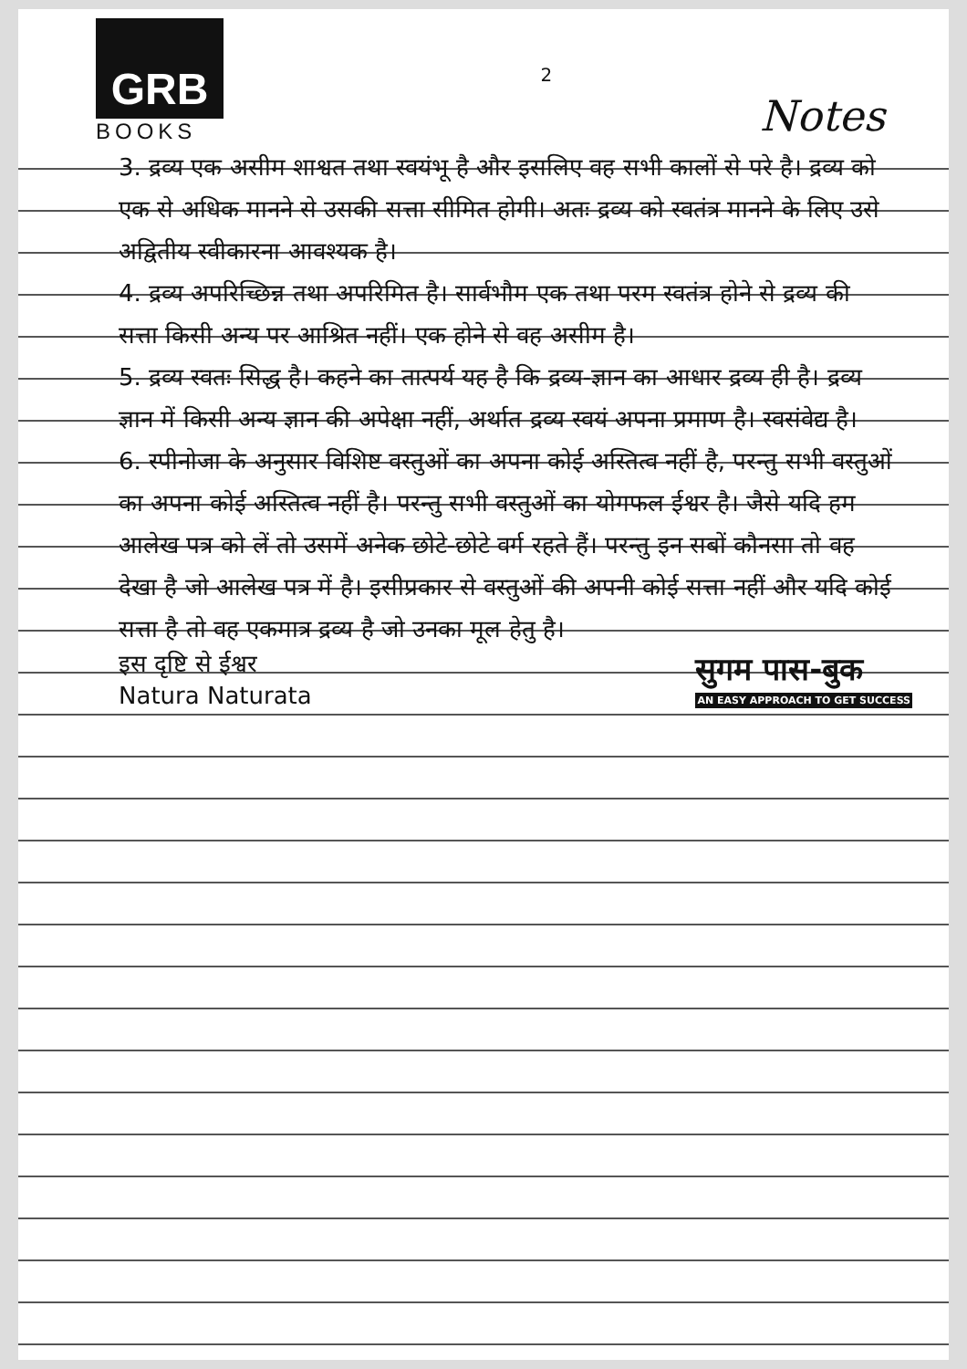GRB
BOOKS
2
Notes
3. द्रव्य एक असीम शाश्वत तथा स्वयंभू है और इसलिए वह सभी कालों से परे है। द्रव्य को एक से अधिक मानने से उसकी सत्ता सीमित होगी। अतः द्रव्य को स्वतंत्र मानने के लिए उसे अद्वितीय स्वीकारना आवश्यक है।
4. द्रव्य अपरिच्छिन्न तथा अपरिमित है। सार्वभौम एक तथा परम स्वतंत्र होने से द्रव्य की सत्ता किसी अन्य पर आश्रित नहीं। एक होने से वह असीम है।
5. द्रव्य स्वतः सिद्ध है। कहने का तात्पर्य यह है कि द्रव्य-ज्ञान का आधार द्रव्य ही है। द्रव्य ज्ञान में किसी अन्य ज्ञान की अपेक्षा नहीं, अर्थात द्रव्य स्वयं अपना प्रमाण है। स्वसंवेद्य है।
6. स्पीनोजा के अनुसार विशिष्ट वस्तुओं का अपना कोई अस्तित्व नहीं है, परन्तु सभी वस्तुओं का अपना कोई अस्तित्व नहीं है। परन्तु सभी वस्तुओं का योगफल ईश्वर है। जैसे यदि हम आलेख पत्र को लें तो उसमें अनेक छोटे-छोटे वर्ग रहते हैं। परन्तु इन सबों कौनसा तो वह देखा है जो आलेख पत्र में है। इसीप्रकार से वस्तुओं की अपनी कोई सत्ता नहीं और यदि कोई सत्ता है तो वह एकमात्र द्रव्य है जो उनका मूल हेतु है।
इस दृष्टि से ईश्वर
Natura Naturata
सुगम पास-बुक
AN EASY APPROACH TO GET SUCCESS